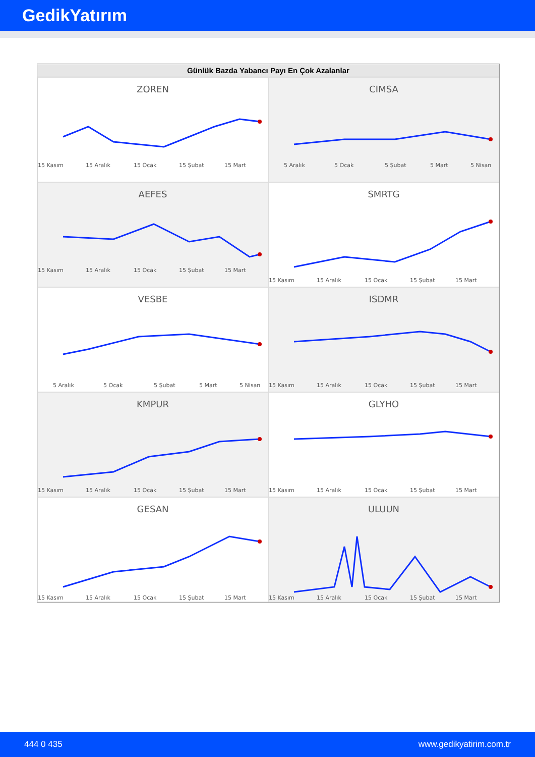GedikYatırım
Günlük Bazda Yabancı Payı En Çok Azalanlar
ZOREN
15 Kasım
15 Aralık
15 Ocak
15 Şubat
15 Mart
CIMSA
5 Aralık
5 Ocak
5 Şubat
5 Mart
5 Nisan
AEFES
15 Kasım
15 Aralık
15 Ocak
15 Şubat
15 Mart
SMRTG
15 Kasım
15 Aralık
15 Ocak
15 Şubat
15 Mart
VESBE
5 Aralık
5 Ocak
5 Şubat
5 Mart
5 Nisan
ISDMR
15 Kasım
15 Aralık
15 Ocak
15 Şubat
15 Mart
KMPUR
15 Kasım
15 Aralık
15 Ocak
15 Şubat
15 Mart
GLYHO
15 Kasım
15 Aralık
15 Ocak
15 Şubat
15 Mart
GESAN
15 Kasım
15 Aralık
15 Ocak
15 Şubat
15 Mart
ULUUN
15 Kasım
15 Aralık
15 Ocak
15 Şubat
15 Mart
444 0 435 www.gedikyatirim.com.tr